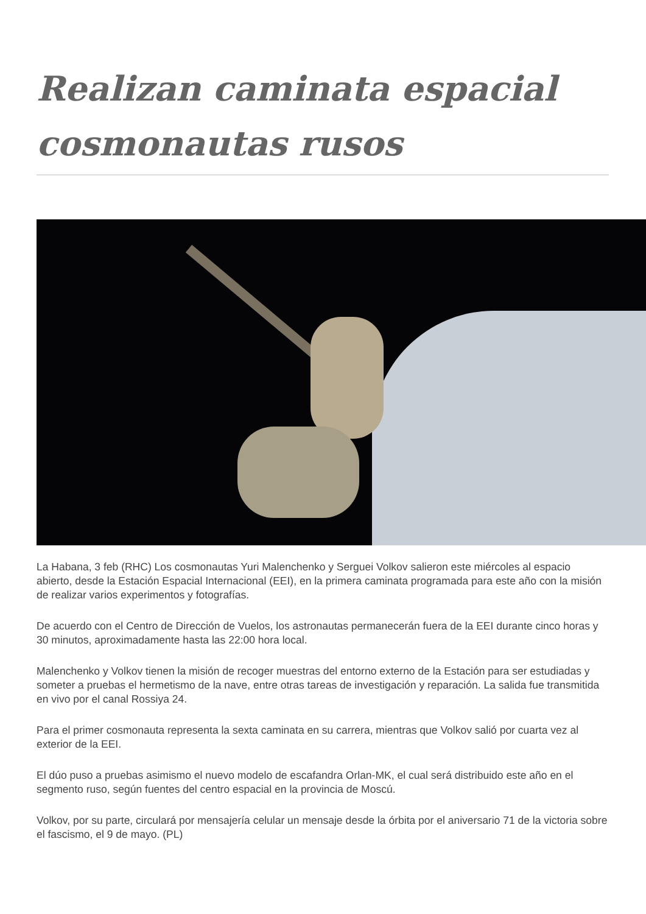Realizan caminata espacial cosmonautas rusos
La Habana, 3 feb (RHC) Los cosmonautas Yuri Malenchenko y Serguei Volkov salieron este miércoles al espacio abierto, desde la Estación Espacial Internacional (EEI), en la primera caminata programada para este año con la misión de realizar varios experimentos y fotografías.
De acuerdo con el Centro de Dirección de Vuelos, los astronautas permanecerán fuera de la EEI durante cinco horas y 30 minutos, aproximadamente hasta las 22:00 hora local.
Malenchenko y Volkov tienen la misión de recoger muestras del entorno externo de la Estación para ser estudiadas y someter a pruebas el hermetismo de la nave, entre otras tareas de investigación y reparación. La salida fue transmitida en vivo por el canal Rossiya 24.
Para el primer cosmonauta representa la sexta caminata en su carrera, mientras que Volkov salió por cuarta vez al exterior de la EEI.
El dúo puso a pruebas asimismo el nuevo modelo de escafandra Orlan-MK, el cual será distribuido este año en el segmento ruso, según fuentes del centro espacial en la provincia de Moscú.
Volkov, por su parte, circulará por mensajería celular un mensaje desde la órbita por el aniversario 71 de la victoria sobre el fascismo, el 9 de mayo. (PL)